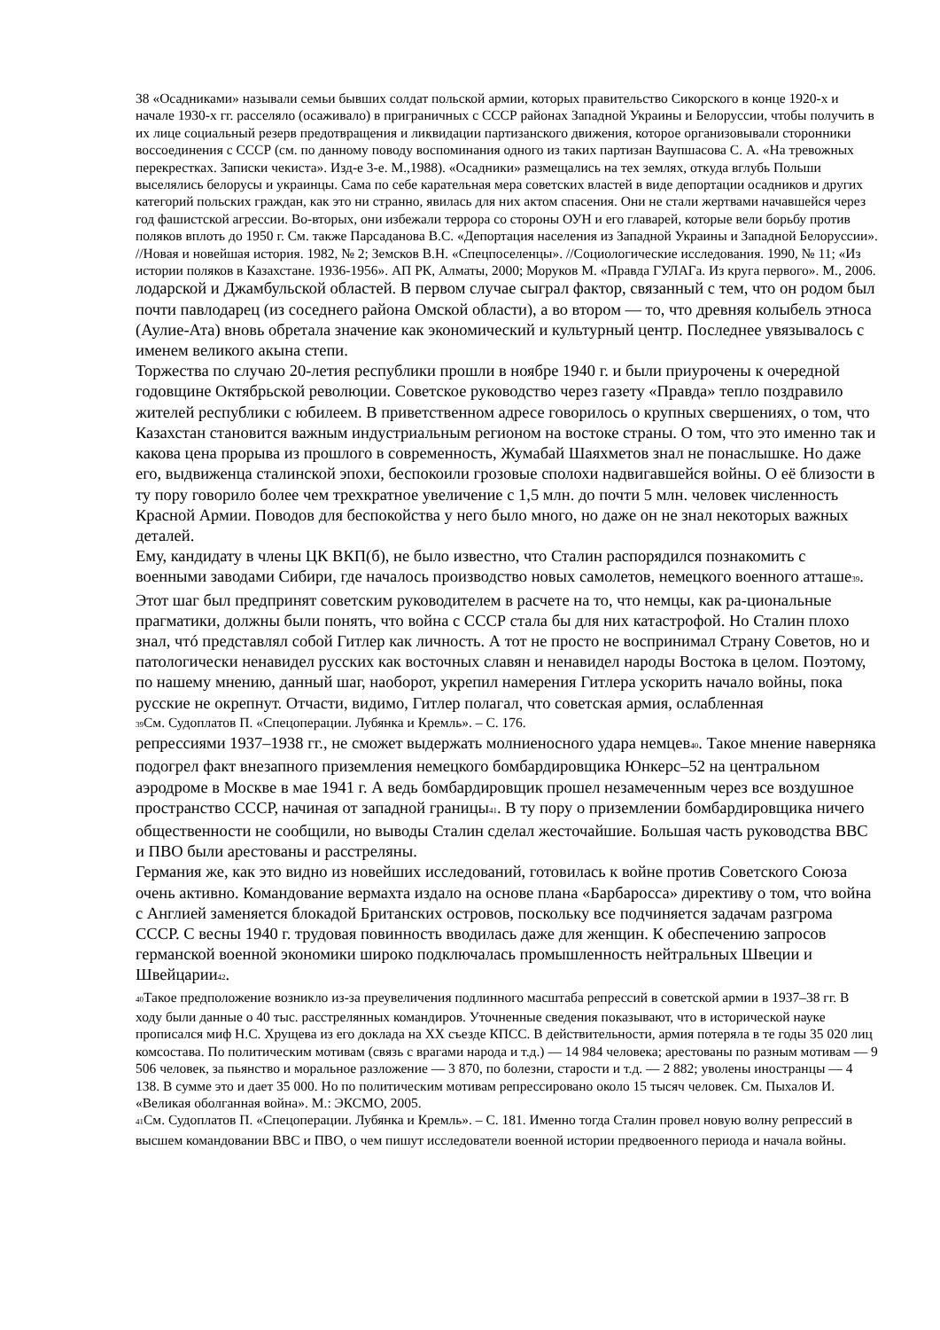38 «Осадниками» называли семьи бывших солдат польской армии, которых правительство Сикорского в конце 1920-х и начале 1930-х гг. расселяло (осаживало) в приграничных с СССР районах Западной Украины и Белоруссии, чтобы получить в их лице социальный резерв предотвращения и ликвидации партизанского движения, которое организовывали сторонники воссоединения с СССР (см. по данному поводу воспоминания одного из таких партизан Ваупшасова С. А. «На тревожных перекрестках. Записки чекиста». Изд-е 3-е. М.,1988). «Осадники» размещались на тех землях, откуда вглубь Польши выселялись белорусы и украинцы. Сама по себе карательная мера советских властей в виде депортации осадников и других категорий польских граждан, как это ни странно, явилась для них актом спасения. Они не стали жертвами начавшейся через год фашистской агрессии. Во-вторых, они избежали террора со стороны ОУН и его главарей, которые вели борьбу против поляков вплоть до 1950 г. См. также Парсаданова В.С. «Депортация населения из Западной Украины и Западной Белоруссии». //Новая и новейшая история. 1982, № 2; Земсков В.Н. «Спецпоселенцы». //Социологические исследования. 1990, № 11; «Из истории поляков в Казахстане. 1936-1956». АП РК, Алматы, 2000; Моруков М. «Правда ГУЛАГа. Из круга первого». М., 2006.
лодарской и Джамбульской областей. В первом случае сыграл фактор, связанный с тем, что он родом был почти павлодарец (из соседнего района Омской области), а во втором — то, что древняя колыбель этноса (Аулие-Ата) вновь обретала значение как экономический и культурный центр. Последнее увязывалось с именем великого акына степи.
Торжества по случаю 20-летия республики прошли в ноябре 1940 г. и были приурочены к очередной годовщине Октябрьской революции. Советское руководство через газету «Правда» тепло поздравило жителей республики с юбилеем. В приветственном адресе говорилось о крупных свершениях, о том, что Казахстан становится важным индустриальным регионом на востоке страны. О том, что это именно так и какова цена прорыва из прошлого в современность, Жумабай Шаяхметов знал не понаслышке. Но даже его, выдвиженца сталинской эпохи, беспокоили грозовые сполохи надвигавшейся войны. О её близости в ту пору говорило более чем трехкратное увеличение с 1,5 млн. до почти 5 млн. человек численность Красной Армии. Поводов для беспокойства у него было много, но даже он не знал некоторых важных деталей.
Ему, кандидату в члены ЦК ВКП(б), не было известно, что Сталин распорядился познакомить с военными заводами Сибири, где началось производство новых самолетов, немецкого военного атташе<sup>39</sup>. Этот шаг был предпринят советским руководителем в расчете на то, что немцы, как ра-циональные прагматики, должны были понять, что война с СССР стала бы для них катастрофой. Но Сталин плохо знал, чтó представлял собой Гитлер как личность. А тот не просто не воспринимал Страну Советов, но и патологически ненавидел русских как восточных славян и ненавидел народы Востока в целом. Поэтому, по нашему мнению, данный шаг, наоборот, укрепил намерения Гитлера ускорить начало войны, пока русские не окрепнут. Отчасти, видимо, Гитлер полагал, что советская армия, ослабленная
<sup>39</sup> См. Судоплатов П. «Спецоперации. Лубянка и Кремль». – С. 176.
репрессиями 1937–1938 гг., не сможет выдержать молниеносного удара немцев<sup>40</sup>. Такое мнение наверняка подогрел факт внезапного приземления немецкого бомбардировщика Юнкерс–52 на центральном аэродроме в Москве в мае 1941 г. А ведь бомбардировщик прошел незамеченным через все воздушное пространство СССР, начиная от западной границы<sup>41</sup>. В ту пору о приземлении бомбардировщика ничего общественности не сообщили, но выводы Сталин сделал жесточайшие. Большая часть руководства ВВС и ПВО были арестованы и расстреляны.
Германия же, как это видно из новейших исследований, готовилась к войне против Советского Союза очень активно. Командование вермахта издало на основе плана «Барбаросса» директиву о том, что война с Англией заменяется блокадой Британских островов, поскольку все подчиняется задачам разгрома СССР. С весны 1940 г. трудовая повинность вводилась даже для женщин. К обеспечению запросов германской военной экономики широко подключалась промышленность нейтральных Швеции и Швейцарии<sup>42</sup>.
<sup>40</sup> Такое предположение возникло из-за преувеличения подлинного масштаба репрессий в советской армии в 1937–38 гг. В ходу были данные о 40 тыс. расстрелянных командиров. Уточненные сведения показывают, что в исторической науке прописался миф Н.С. Хрущева из его доклада на XX съезде КПСС. В действительности, армия потеряла в те годы 35 020 лиц комсостава. По политическим мотивам (связь с врагами народа и т.д.) — 14 984 человека; арестованы по разным мотивам — 9 506 человек, за пьянство и моральное разложение — 3 870, по болезни, старости и т.д. — 2 882; уволены иностранцы — 4 138. В сумме это и дает 35 000. Но по политическим мотивам репрессировано около 15 тысяч человек. См. Пыхалов И. «Великая оболганная война». М.: ЭКСМО, 2005.
<sup>41</sup> См. Судоплатов П. «Спецоперации. Лубянка и Кремль». – С. 181. Именно тогда Сталин провел новую волну репрессий в высшем командовании ВВС и ПВО, о чем пишут исследователи военной истории предвоенного периода и начала войны.